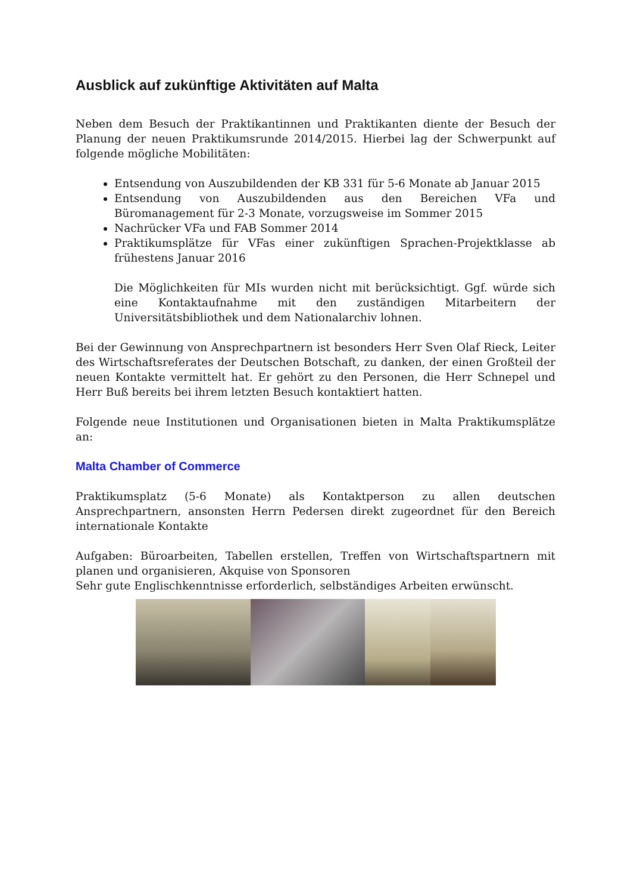Ausblick auf zukünftige Aktivitäten auf Malta
Neben dem Besuch der Praktikantinnen und Praktikanten diente der Besuch der Planung der neuen Praktikumsrunde 2014/2015. Hierbei lag der Schwerpunkt auf folgende mögliche Mobilitäten:
Entsendung von Auszubildenden der KB 331 für 5-6 Monate ab Januar 2015
Entsendung von Auszubildenden aus den Bereichen VFa und Büromanagement für 2-3 Monate, vorzugsweise im Sommer 2015
Nachrücker VFa und FAB Sommer 2014
Praktikumsplätze für VFas einer zukünftigen Sprachen-Projektklasse ab frühestens Januar 2016
Die Möglichkeiten für MIs wurden nicht mit berücksichtigt. Ggf. würde sich eine Kontaktaufnahme mit den zuständigen Mitarbeitern der Universitätsbibliothek und dem Nationalarchiv lohnen.
Bei der Gewinnung von Ansprechpartnern ist besonders Herr Sven Olaf Rieck, Leiter des Wirtschaftsreferates der Deutschen Botschaft, zu danken, der einen Großteil der neuen Kontakte vermittelt hat. Er gehört zu den Personen, die Herr Schnepel und Herr Buß bereits bei ihrem letzten Besuch kontaktiert hatten.
Folgende neue Institutionen und Organisationen bieten in Malta Praktikumsplätze an:
Malta Chamber of Commerce
Praktikumsplatz (5-6 Monate) als Kontaktperson zu allen deutschen Ansprechpartnern, ansonsten Herrn Pedersen direkt zugeordnet für den Bereich internationale Kontakte
Aufgaben: Büroarbeiten, Tabellen erstellen, Treffen von Wirtschaftspartnern mit planen und organisieren, Akquise von Sponsoren
Sehr gute Englischkenntnisse erforderlich, selbständiges Arbeiten erwünscht.